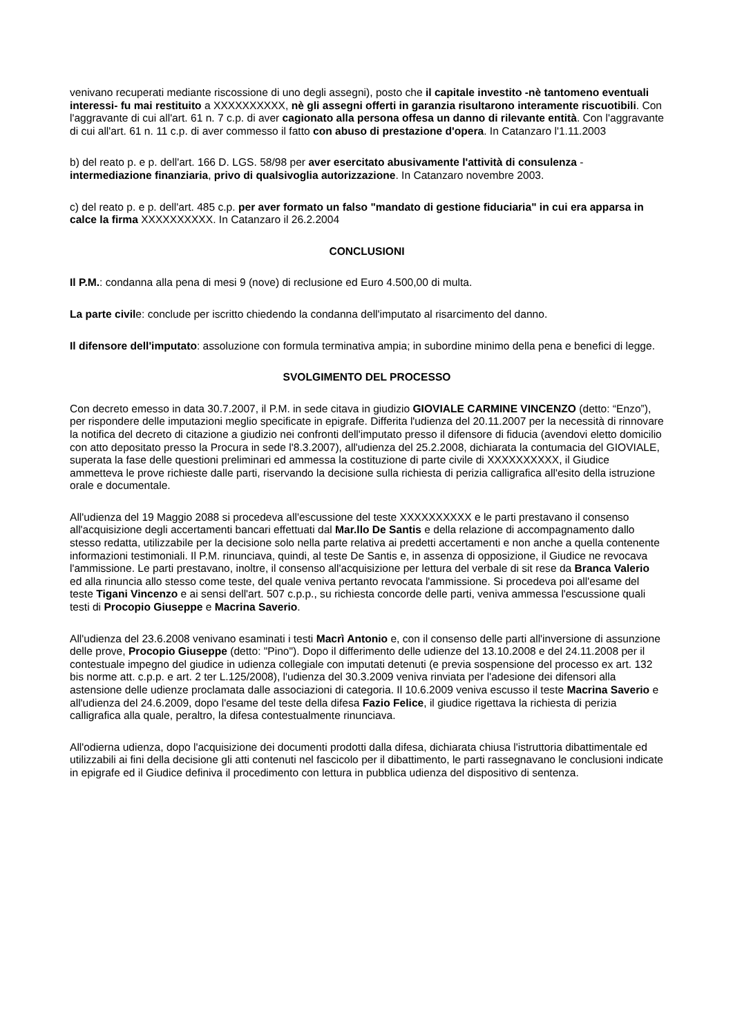venivano recuperati mediante riscossione di uno degli assegni), posto che il capitale investito -nè tantomeno eventuali interessi- fu mai restituito a XXXXXXXXXX, nè gli assegni offerti in garanzia risultarono interamente riscuotibili. Con l'aggravante di cui all'art. 61 n. 7 c.p. di aver cagionato alla persona offesa un danno di rilevante entità. Con l'aggravante di cui all'art. 61 n. 11 c.p. di aver commesso il fatto con abuso di prestazione d'opera. In Catanzaro l'1.11.2003
b) del reato p. e p. dell'art. 166 D. LGS. 58/98 per aver esercitato abusivamente l'attività di consulenza - intermediazione finanziaria, privo di qualsivoglia autorizzazione. In Catanzaro novembre 2003.
c) del reato p. e p. dell'art. 485 c.p. per aver formato un falso "mandato di gestione fiduciaria" in cui era apparsa in calce la firma XXXXXXXXXX. In Catanzaro il 26.2.2004
CONCLUSIONI
Il P.M.: condanna alla pena di mesi 9 (nove) di reclusione ed Euro 4.500,00 di multa.
La parte civile: conclude per iscritto chiedendo la condanna dell'imputato al risarcimento del danno.
Il difensore dell'imputato: assoluzione con formula terminativa ampia; in subordine minimo della pena e benefici di legge.
SVOLGIMENTO DEL PROCESSO
Con decreto emesso in data 30.7.2007, il P.M. in sede citava in giudizio GIOVIALE CARMINE VINCENZO (detto: “Enzo”), per rispondere delle imputazioni meglio specificate in epigrafe. Differita l'udienza del 20.11.2007 per la necessità di rinnovare la notifica del decreto di citazione a giudizio nei confronti dell'imputato presso il difensore di fiducia (avendovi eletto domicilio con atto depositato presso la Procura in sede l'8.3.2007), all'udienza del 25.2.2008, dichiarata la contumacia del GIOVIALE, superata la fase delle questioni preliminari ed ammessa la costituzione di parte civile di XXXXXXXXXX, il Giudice ammetteva le prove richieste dalle parti, riservando la decisione sulla richiesta di perizia calligrafica all'esito della istruzione orale e documentale.
All'udienza del 19 Maggio 2088 si procedeva all'escussione del teste XXXXXXXXXX e le parti prestavano il consenso all'acquisizione degli accertamenti bancari effettuati dal Mar.llo De Santis e della relazione di accompagnamento dallo stesso redatta, utilizzabile per la decisione solo nella parte relativa ai predetti accertamenti e non anche a quella contenente informazioni testimoniali. Il P.M. rinunciava, quindi, al teste De Santis e, in assenza di opposizione, il Giudice ne revocava l'ammissione. Le parti prestavano, inoltre, il consenso all'acquisizione per lettura del verbale di sit rese da Branca Valerio ed alla rinuncia allo stesso come teste, del quale veniva pertanto revocata l'ammissione. Si procedeva poi all'esame del teste Tigani Vincenzo e ai sensi dell'art. 507 c.p.p., su richiesta concorde delle parti, veniva ammessa l'escussione quali testi di Procopio Giuseppe e Macrina Saverio.
All'udienza del 23.6.2008 venivano esaminati i testi Macrì Antonio e, con il consenso delle parti all'inversione di assunzione delle prove, Procopio Giuseppe (detto: "Pino"). Dopo il differimento delle udienze del 13.10.2008 e del 24.11.2008 per il contestuale impegno del giudice in udienza collegiale con imputati detenuti (e previa sospensione del processo ex art. 132 bis norme att. c.p.p. e art. 2 ter L.125/2008), l'udienza del 30.3.2009 veniva rinviata per l'adesione dei difensori alla astensione delle udienze proclamata dalle associazioni di categoria. Il 10.6.2009 veniva escusso il teste Macrina Saverio e all'udienza del 24.6.2009, dopo l'esame del teste della difesa Fazio Felice, il giudice rigettava la richiesta di perizia calligrafica alla quale, peraltro, la difesa contestualmente rinunciava.
All'odierna udienza, dopo l'acquisizione dei documenti prodotti dalla difesa, dichiarata chiusa l'istruttoria dibattimentale ed utilizzabili ai fini della decisione gli atti contenuti nel fascicolo per il dibattimento, le parti rassegnavano le conclusioni indicate in epigrafe ed il Giudice definiva il procedimento con lettura in pubblica udienza del dispositivo di sentenza.